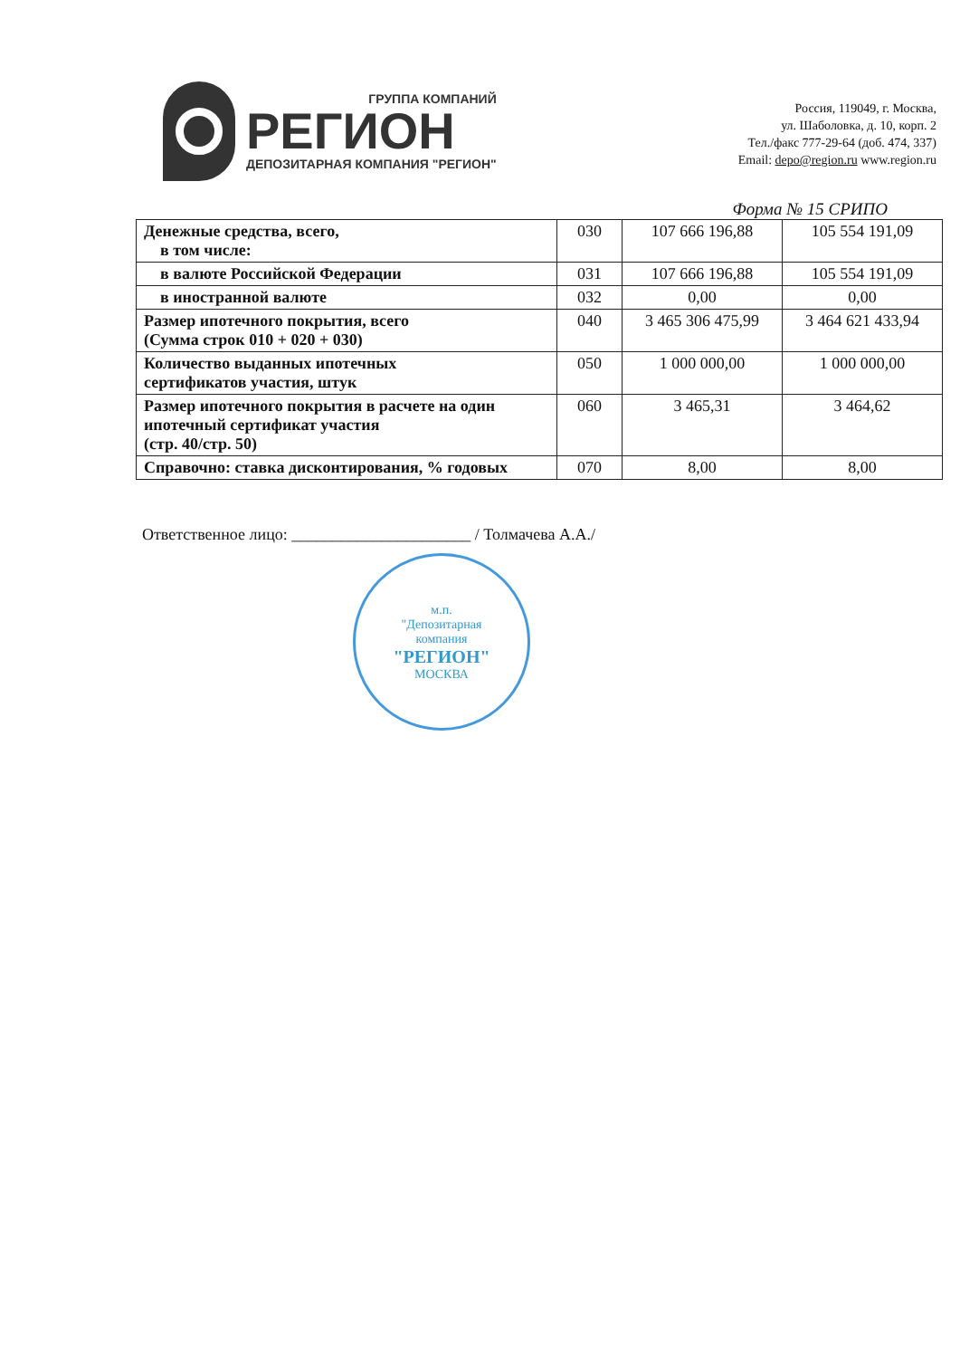ГРУППА КОМПАНИЙ
РЕГИОН
ДЕПОЗИТАРНАЯ КОМПАНИЯ "РЕГИОН"
Россия, 119049, г. Москва,
ул. Шаболовка, д. 10, корп. 2
Тел./факс 777-29-64 (доб. 474, 337)
Email: depo@region.ru www.region.ru
Форма № 15 СРИПО
| Денежные средства, всего, в том числе: | 030 | 107 666 196,88 | 105 554 191,09 |
| в валюте Российской Федерации | 031 | 107 666 196,88 | 105 554 191,09 |
| в иностранной валюте | 032 | 0,00 | 0,00 |
| Размер ипотечного покрытия, всего (Сумма строк 010 + 020 + 030) | 040 | 3 465 306 475,99 | 3 464 621 433,94 |
| Количество выданных ипотечных сертификатов участия, штук | 050 | 1 000 000,00 | 1 000 000,00 |
| Размер ипотечного покрытия в расчете на один ипотечный сертификат участия (стр. 40/стр. 50) | 060 | 3 465,31 | 3 464,62 |
| Справочно: ставка дисконтирования, % годовых | 070 | 8,00 | 8,00 |
Ответственное лицо: ______________________ / Толмачева А.А./
м.п.
"Депозитарная
компания
"РЕГИОН"
МОСКВА